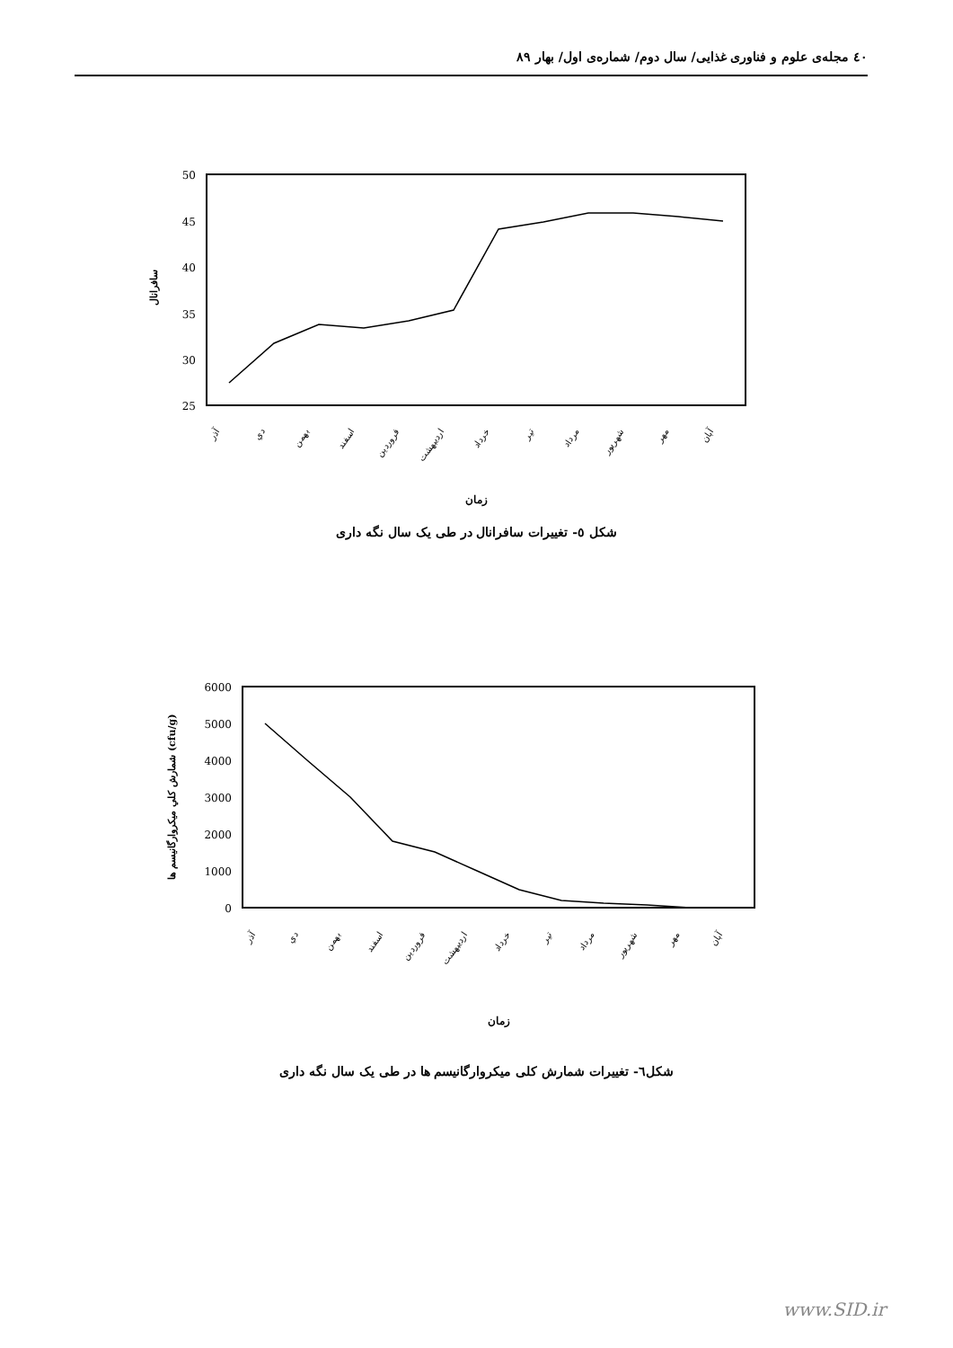٤٠ مجله‌ی علوم و فناوری غذایی/ سال دوم/ شماره‌ی اول/ بهار ۸۹
50
45
40
35
30
25
سافرانال
آذر
دي
بهمن
اسفند
فروردين
ارديبهشت
خرداد
تير
مرداد
شهريور
مهر
آبان
زمان
شکل ٥- تغییرات سافرانال در طی یک سال نگه داری
6000
5000
4000
3000
2000
1000
0
شمارش كلي ميكروارگانيسم ها (cfu/g)
آذر
دي
بهمن
اسفند
فروردين
ارديبهشت
خرداد
تير
مرداد
شهريور
مهر
آبان
زمان
شکل٦- تغییرات شمارش کلی میکروارگانیسم ها در طی یک سال نگه داری
www.SID.ir